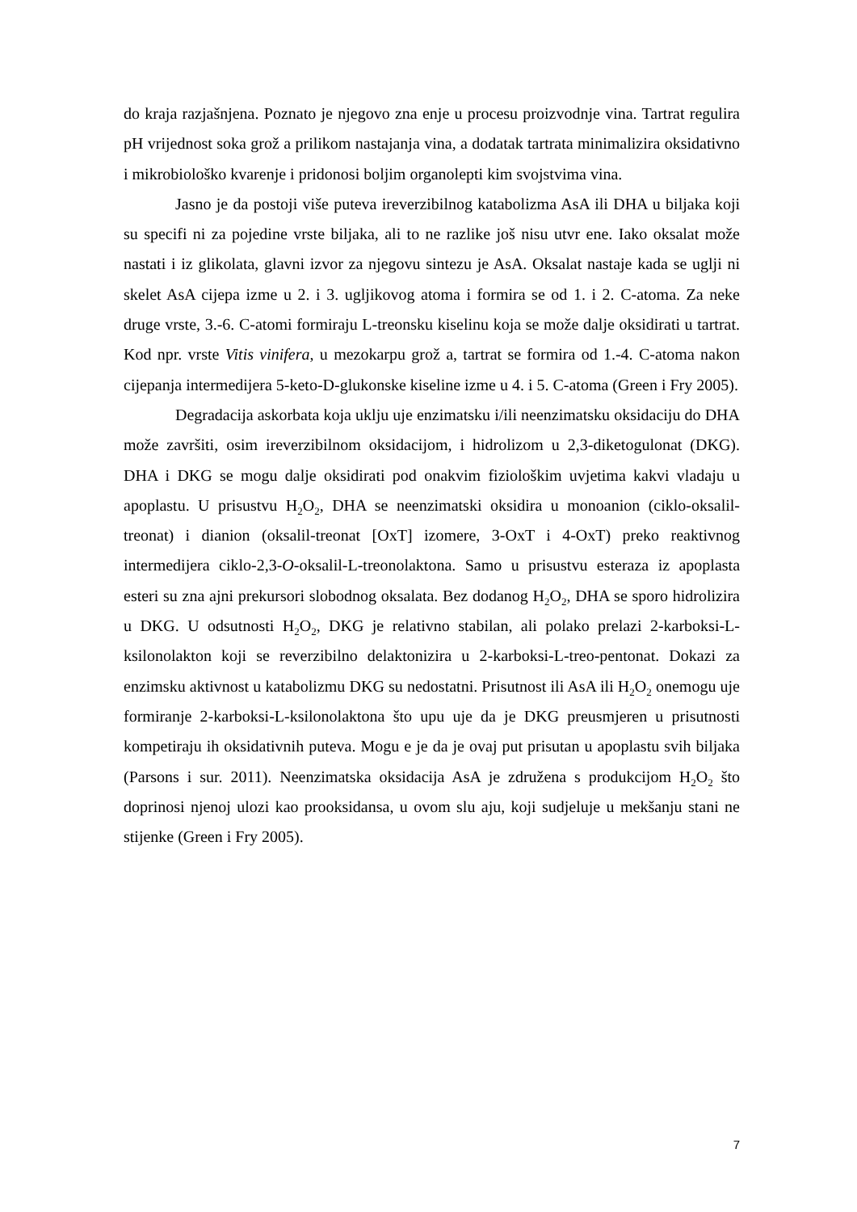do kraja razjašnjena. Poznato je njegovo zna enje u procesu proizvodnje vina. Tartrat regulira pH vrijednost soka grož a prilikom nastajanja vina, a dodatak tartrata minimalizira oksidativno i mikrobiološko kvarenje i pridonosi boljim organolepti kim svojstvima vina.
Jasno je da postoji više puteva ireverzibilnog katabolizma AsA ili DHA u biljaka koji su specifi ni za pojedine vrste biljaka, ali to ne razlike još nisu utvr ene. Iako oksalat može nastati i iz glikolata, glavni izvor za njegovu sintezu je AsA. Oksalat nastaje kada se uglji ni skelet AsA cijepa izme u 2. i 3. ugljikovog atoma i formira se od 1. i 2. C-atoma. Za neke druge vrste, 3.-6. C-atomi formiraju L-treonsku kiselinu koja se može dalje oksidirati u tartrat. Kod npr. vrste Vitis vinifera, u mezokarpu grož a, tartrat se formira od 1.-4. C-atoma nakon cijepanja intermedijera 5-keto-D-glukonske kiseline izme u 4. i 5. C-atoma (Green i Fry 2005).
Degradacija askorbata koja uklju uje enzimatsku i/ili neenzimatsku oksidaciju do DHA može završiti, osim ireverzibilnom oksidacijom, i hidrolizom u 2,3-diketogulonat (DKG). DHA i DKG se mogu dalje oksidirati pod onakvim fiziološkim uvjetima kakvi vladaju u apoplastu. U prisustvu H<sub>2</sub>O<sub>2</sub>, DHA se neenzimatski oksidira u monoanion (ciklo-oksalil-treonat) i dianion (oksalil-treonat [OxT] izomere, 3-OxT i 4-OxT) preko reaktivnog intermedijera ciklo-2,3-O-oksalil-L-treonolaktona. Samo u prisustvu esteraza iz apoplasta esteri su zna ajni prekursori slobodnog oksalata. Bez dodanog H<sub>2</sub>O<sub>2</sub>, DHA se sporo hidrolizira u DKG. U odsutnosti H<sub>2</sub>O<sub>2</sub>, DKG je relativno stabilan, ali polako prelazi 2-karboksi-L-ksilonolakton koji se reverzibilno delaktonizira u 2-karboksi-L-treo-pentonat. Dokazi za enzimsku aktivnost u katabolizmu DKG su nedostatni. Prisutnost ili AsA ili H<sub>2</sub>O<sub>2</sub> onemogu uje formiranje 2-karboksi-L-ksilonolaktona što upu uje da je DKG preusmjeren u prisutnosti kompetiraju ih oksidativnih puteva. Mogu e je da je ovaj put prisutan u apoplastu svih biljaka (Parsons i sur. 2011). Neenzimatska oksidacija AsA je združena s produkcijom H<sub>2</sub>O<sub>2</sub> što doprinosi njenoj ulozi kao prooksidansa, u ovom slu aju, koji sudjeluje u mekšanju stani ne stijenke (Green i Fry 2005).
7